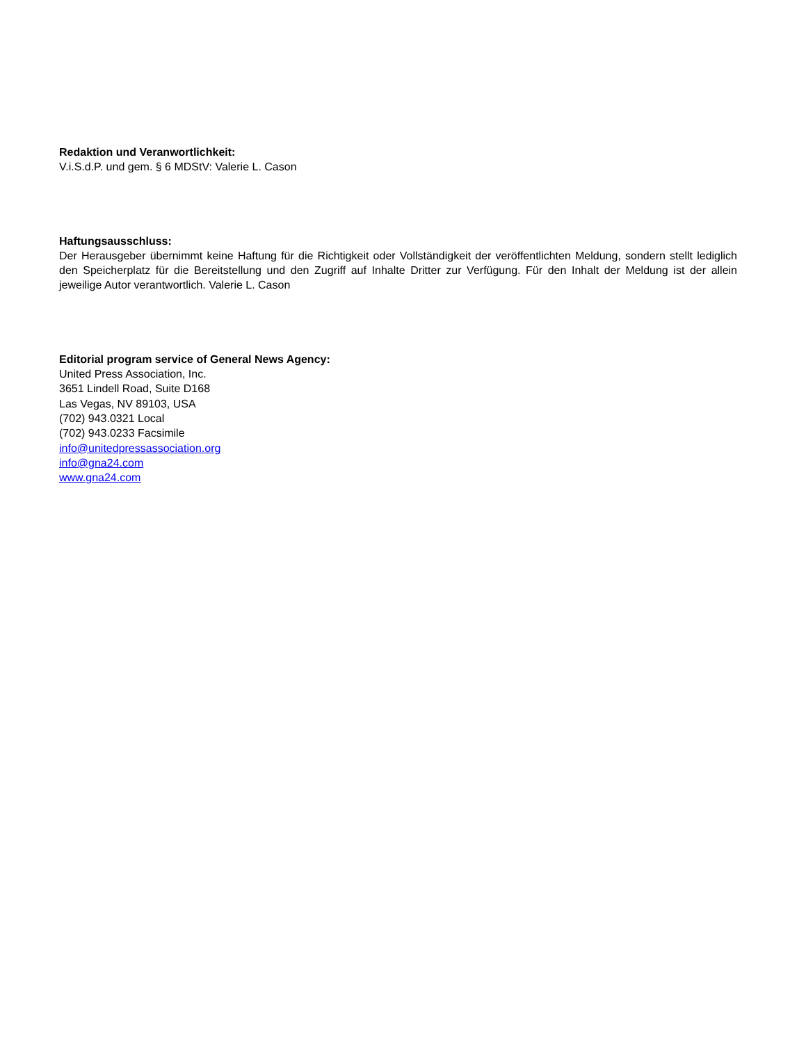Redaktion und Veranwortlichkeit:
V.i.S.d.P. und gem. § 6 MDStV: Valerie L. Cason
Haftungsausschluss:
Der Herausgeber übernimmt keine Haftung für die Richtigkeit oder Vollständigkeit der veröffentlichten Meldung, sondern stellt lediglich den Speicherplatz für die Bereitstellung und den Zugriff auf Inhalte Dritter zur Verfügung. Für den Inhalt der Meldung ist der allein jeweilige Autor verantwortlich. Valerie L. Cason
Editorial program service of General News Agency:
United Press Association, Inc.
3651 Lindell Road, Suite D168
Las Vegas, NV 89103, USA
(702) 943.0321 Local
(702) 943.0233 Facsimile
info@unitedpressassociation.org
info@gna24.com
www.gna24.com